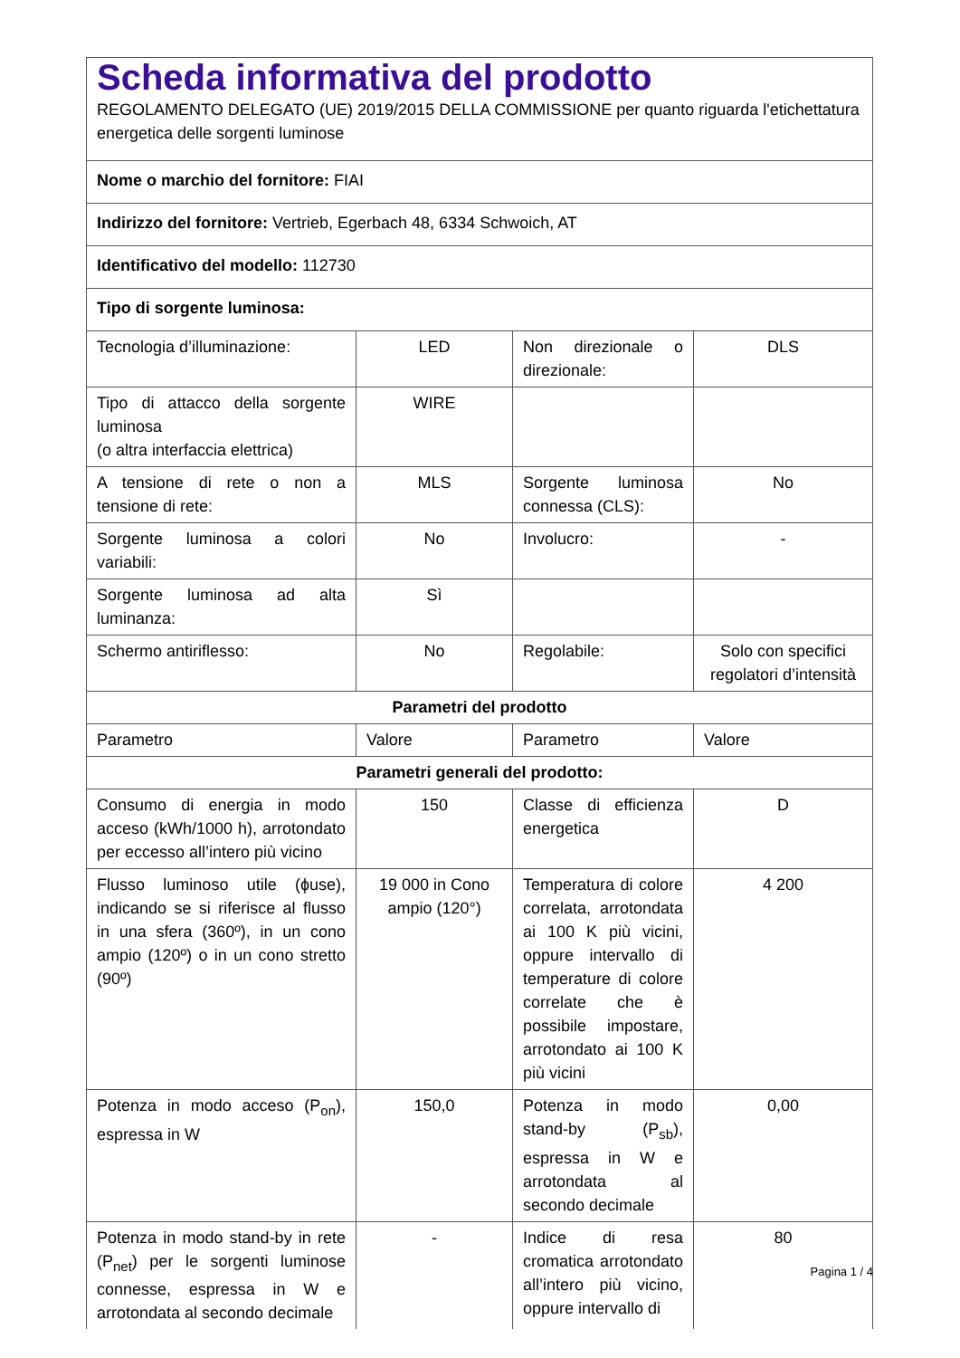| Scheda informativa del prodotto REGOLAMENTO DELEGATO (UE) 2019/2015 DELLA COMMISSIONE per quanto riguarda l'etichettatura energetica delle sorgenti luminose | | | |
| Nome o marchio del fornitore: FIAI | | | |
| Indirizzo del fornitore: Vertrieb, Egerbach 48, 6334 Schwoich, AT | | | |
| Identificativo del modello: 112730 | | | |
| Tipo di sorgente luminosa: | | | |
| Tecnologia d’illuminazione: | LED | Non direzionale o direzionale: | DLS |
| Tipo di attacco della sorgente luminosa (o altra interfaccia elettrica) | WIRE | | |
| A tensione di rete o non a tensione di rete: | MLS | Sorgente luminosa connessa (CLS): | No |
| Sorgente luminosa a colori variabili: | No | Involucro: | - |
| Sorgente luminosa ad alta luminanza: | Sì | | |
| Schermo antiriflesso: | No | Regolabile: | Solo con specifici regolatori d’intensità |
| Parametri del prodotto | | | |
| Parametro | Valore | Parametro | Valore |
| Parametri generali del prodotto: | | | |
| Consumo di energia in modo acceso (kWh/1000 h), arrotondato per eccesso all’intero più vicino | 150 | Classe di efficienza energetica | D |
| Flusso luminoso utile (ɸuse), indicando se si riferisce al flusso in una sfera (360º), in un cono ampio (120º) o in un cono stretto (90º) | 19 000 in Cono ampio (120°) | Temperatura di colore correlata, arrotondata ai 100 K più vicini, oppure intervallo di temperature di colore correlate che è possibile impostare, arrotondato ai 100 K più vicini | 4 200 |
| Potenza in modo acceso (P<sub>on</sub>), espressa in W | 150,0 | Potenza in modo stand-by (P<sub>sb</sub>), espressa in W e arrotondata al secondo decimale | 0,00 |
| Potenza in modo stand-by in rete (P<sub>net</sub>) per le sorgenti luminose connesse, espressa in W e arrotondata al secondo decimale | - | Indice di resa cromatica arrotondato all’intero più vicino, oppure intervallo di | 80 |
Pagina 1 / 4